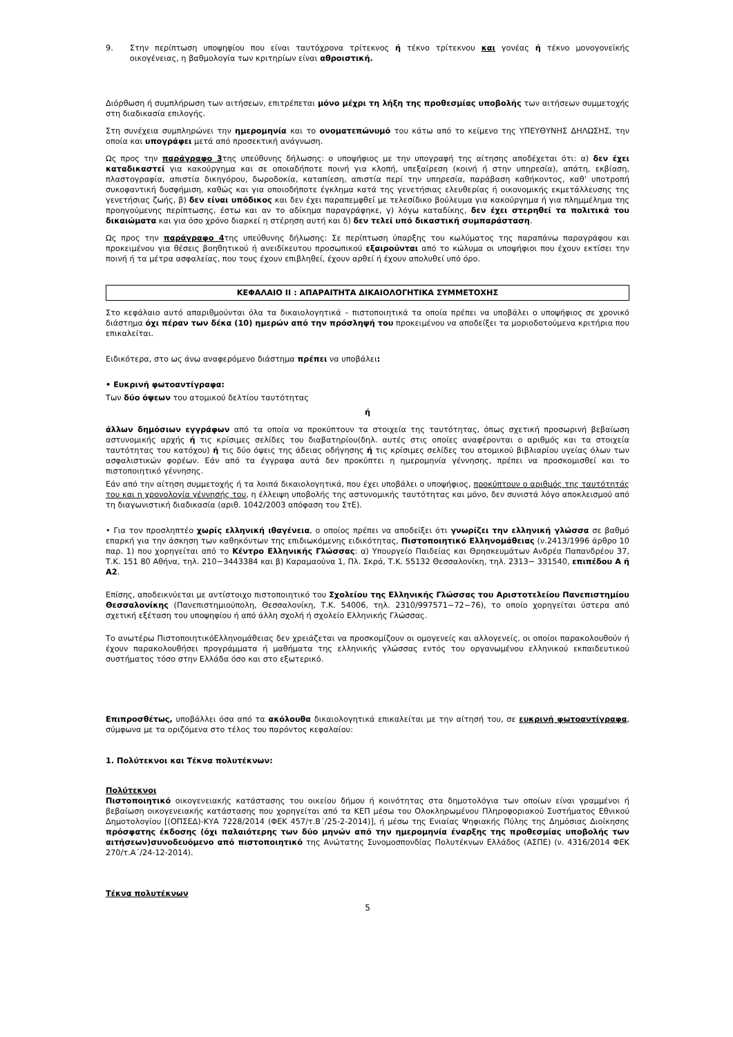9. Στην περίπτωση υποψηφίου που είναι ταυτόχρονα τρίτεκνος ή τέκνο τρίτεκνου και γονέας ή τέκνο μονογονεϊκής οικογένειας, η βαθμολογία των κριτηρίων είναι αθροιστική.
Διόρθωση ή συμπλήρωση των αιτήσεων, επιτρέπεται μόνο μέχρι τη λήξη της προθεσμίας υποβολής των αιτήσεων συμμετοχής στη διαδικασία επιλογής.
Στη συνέχεια συμπληρώνει την ημερομηνία και το ονοματεπώνυμό του κάτω από το κείμενο της ΥΠΕΥΘΥΝΗΣ ΔΗΛΩΣΗΣ, την οποία και υπογράφει μετά από προσεκτική ανάγνωση.
Ως προς την παράγραφο 3της υπεύθυνης δήλωσης: ο υποψήφιος με την υπογραφή της αίτησης αποδέχεται ότι: α) δεν έχει καταδικαστεί για κακούργημα και σε οποιαδήποτε ποινή για κλοπή, υπεξαίρεση (κοινή ή στην υπηρεσία), απάτη, εκβίαση, πλαστογραφία, απιστία δικηγόρου, δωροδοκία, καταπίεση, απιστία περί την υπηρεσία, παράβαση καθήκοντος, καθ' υποτροπή συκοφαντική δυσφήμιση, καθώς και για οποιοδήποτε έγκλημα κατά της γενετήσιας ελευθερίας ή οικονομικής εκμετάλλευσης της γενετήσιας ζωής, β) δεν είναι υπόδικος και δεν έχει παραπεμφθεί με τελεσίδικο βούλευμα για κακούργημα ή για πλημμέλημα της προηγούμενης περίπτωσης, έστω και αν το αδίκημα παραγράφηκε, γ) λόγω καταδίκης, δεν έχει στερηθεί τα πολιτικά του δικαιώματα και για όσο χρόνο διαρκεί η στέρηση αυτή και δ) δεν τελεί υπό δικαστική συμπαράσταση.
Ως προς την παράγραφο 4της υπεύθυνης δήλωσης: Σε περίπτωση ύπαρξης του κωλύματος της παραπάνω παραγράφου και προκειμένου για θέσεις βοηθητικού ή ανειδίκευτου προσωπικού εξαιρούνται από το κώλυμα οι υποψήφιοι που έχουν εκτίσει την ποινή ή τα μέτρα ασφαλείας, που τους έχουν επιβληθεί, έχουν αρθεί ή έχουν απολυθεί υπό όρο.
ΚΕΦΑΛΑΙΟ ΙΙ : ΑΠΑΡΑΙΤΗΤΑ ΔΙΚΑΙΟΛΟΓΗΤΙΚΑ ΣΥΜΜΕΤΟΧΗΣ
Στο κεφάλαιο αυτό απαριθμούνται όλα τα δικαιολογητικά – πιστοποιητικά τα οποία πρέπει να υποβάλει ο υποψήφιος σε χρονικό διάστημα όχι πέραν των δέκα (10) ημερών από την πρόσληψή του προκειμένου να αποδείξει τα μοριοδοτούμενα κριτήρια που επικαλείται.
Ειδικότερα, στο ως άνω αναφερόμενο διάστημα πρέπει να υποβάλει:
• Ευκρινή φωτοαντίγραφα:
Των δύο όψεων του ατομικού δελτίου ταυτότητας
ή
άλλων δημόσιων εγγράφων από τα οποία να προκύπτουν τα στοιχεία της ταυτότητας, όπως σχετική προσωρινή βεβαίωση αστυνομικής αρχής ή τις κρίσιμες σελίδες του διαβατηρίου(δηλ. αυτές στις οποίες αναφέρονται ο αριθμός και τα στοιχεία ταυτότητας του κατόχου) ή τις δύο όψεις της άδειας οδήγησης ή τις κρίσιμες σελίδες του ατομικού βιβλιαρίου υγείας όλων των ασφαλιστικών φορέων. Εάν από τα έγγραφα αυτά δεν προκύπτει η ημερομηνία γέννησης, πρέπει να προσκομισθεί και το πιστοποιητικό γέννησης.
Εάν από την αίτηση συμμετοχής ή τα λοιπά δικαιολογητικά, που έχει υποβάλει ο υποψήφιος, προκύπτουν ο αριθμός της ταυτότητάς του και η χρονολογία γέννησής του, η έλλειψη υποβολής της αστυνομικής ταυτότητας και μόνο, δεν συνιστά λόγο αποκλεισμού από τη διαγωνιστική διαδικασία (αριθ. 1042/2003 απόφαση του ΣτΕ).
• Για τον προσληπτέο χωρίς ελληνική ιθαγένεια, ο οποίος πρέπει να αποδείξει ότι γνωρίζει την ελληνική γλώσσα σε βαθμό επαρκή για την άσκηση των καθηκόντων της επιδιωκόμενης ειδικότητας, Πιστοποιητικό Ελληνομάθειας (ν.2413/1996 άρθρο 10 παρ. 1) που χορηγείται από το Κέντρο Ελληνικής Γλώσσας: α) Υπουργείο Παιδείας και Θρησκευμάτων Ανδρέα Παπανδρέου 37, Τ.Κ. 151 80 Αθήνα, τηλ. 210−3443384 και β) Καραμαούνα 1, Πλ. Σκρά, Τ.Κ. 55132 Θεσσαλονίκη, τηλ. 2313− 331540, επιπέδου Α ή Α2.
Επίσης, αποδεικνύεται με αντίστοιχο πιστοποιητικό του Σχολείου της Ελληνικής Γλώσσας του Αριστοτελείου Πανεπιστημίου Θεσσαλονίκης (Πανεπιστημιούπολη, Θεσσαλονίκη, Τ.Κ. 54006, τηλ. 2310/997571−72−76), το οποίο χορηγείται ύστερα από σχετική εξέταση του υποψηφίου ή από άλλη σχολή ή σχολείο Ελληνικής Γλώσσας.
Το ανωτέρω ΠιστοποιητικόΕλληνομάθειας δεν χρειάζεται να προσκομίζουν οι ομογενείς και αλλογενείς, οι οποίοι παρακολουθούν ή έχουν παρακολουθήσει προγράμματα ή μαθήματα της ελληνικής γλώσσας εντός του οργανωμένου ελληνικού εκπαιδευτικού συστήματος τόσο στην Ελλάδα όσο και στο εξωτερικό.
Επιπροσθέτως, υποβάλλει όσα από τα ακόλουθα δικαιολογητικά επικαλείται με την αίτησή του, σε ευκρινή φωτοαντίγραφα, σύμφωνα με τα οριζόμενα στο τέλος του παρόντος κεφαλαίου:
1. Πολύτεκνοι και Τέκνα πολυτέκνων:
Πολύτεκνοι
Πιστοποιητικό οικογενειακής κατάστασης του οικείου δήμου ή κοινότητας στα δημοτολόγια των οποίων είναι γραμμένοι ή βεβαίωση οικογενειακής κατάστασης που χορηγείται από τα ΚΕΠ μέσω του Ολοκληρωμένου Πληροφοριακού Συστήματος Εθνικού Δημοτολογίου [(ΟΠΣΕΔ)-ΚΥΑ 7228/2014 (ΦΕΚ 457/τ.Β΄/25-2-2014)], ή μέσω της Ενιαίας Ψηφιακής Πύλης της Δημόσιας Διοίκησης πρόσφατης έκδοσης (όχι παλαιότερης των δύο μηνών από την ημερομηνία έναρξης της προθεσμίας υποβολής των αιτήσεων)συνοδευόμενο από πιστοποιητικό της Ανώτατης Συνομοσπονδίας Πολυτέκνων Ελλάδος (ΑΣΠΕ) (ν. 4316/2014 ΦΕΚ 270/τ.Α΄/24-12-2014).
Τέκνα πολυτέκνων
5